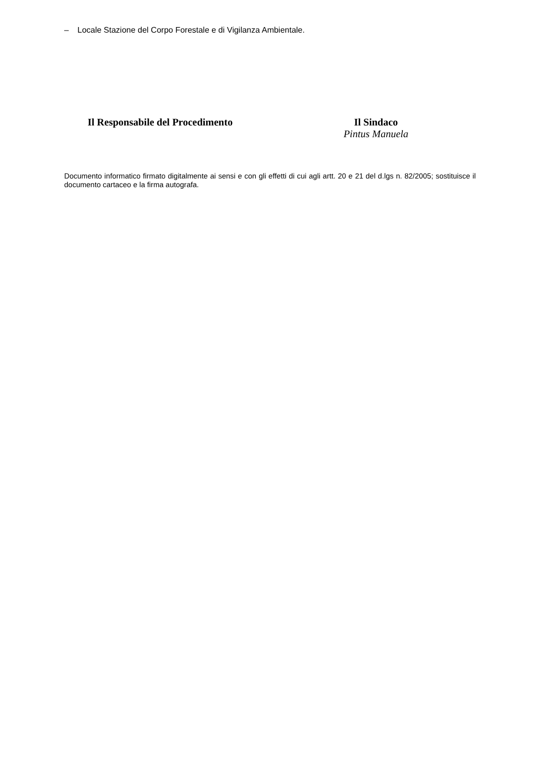– Locale Stazione del Corpo Forestale e di Vigilanza Ambientale.
Il Responsabile del Procedimento Il Sindaco
Pintus Manuela
Documento informatico firmato digitalmente ai sensi e con gli effetti di cui agli artt. 20 e 21 del d.lgs n. 82/2005; sostituisce il documento cartaceo e la firma autografa.